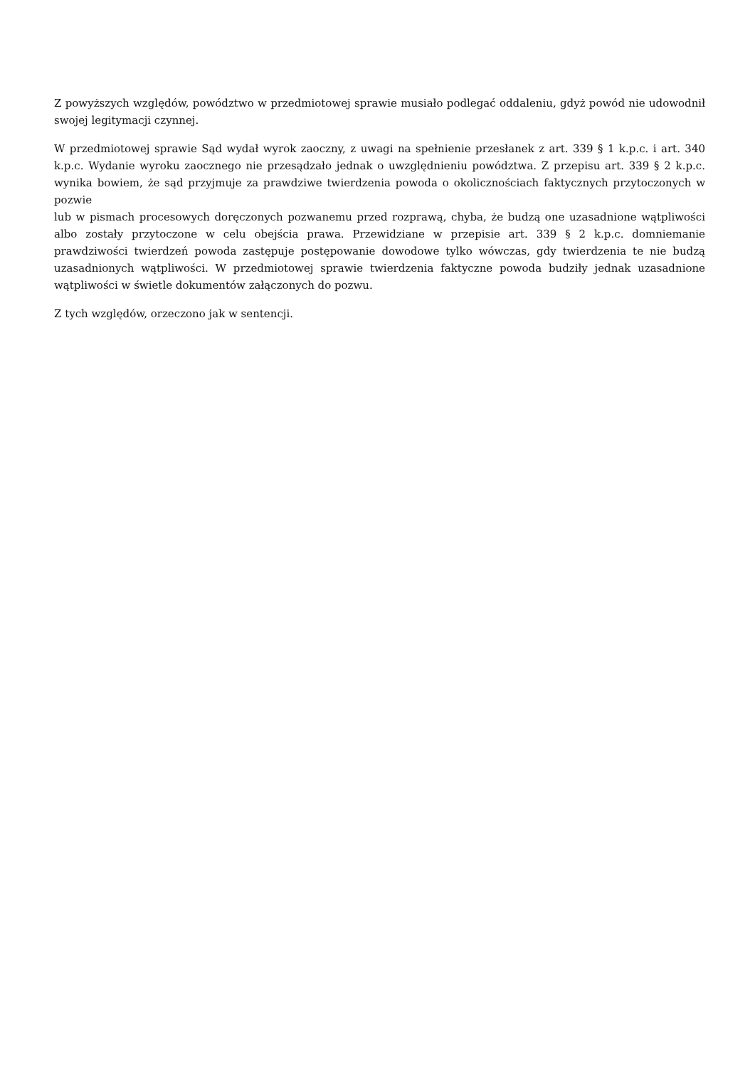Z powyższych względów, powództwo w przedmiotowej sprawie musiało podlegać oddaleniu, gdyż powód nie udowodnił swojej legitymacji czynnej.
W przedmiotowej sprawie Sąd wydał wyrok zaoczny, z uwagi na spełnienie przesłanek z art. 339 § 1 k.p.c. i art. 340 k.p.c. Wydanie wyroku zaocznego nie przesądzało jednak o uwzględnieniu powództwa. Z przepisu art. 339 § 2 k.p.c. wynika bowiem, że sąd przyjmuje za prawdziwe twierdzenia powoda o okolicznościach faktycznych przytoczonych w pozwie
lub w pismach procesowych doręczonych pozwanemu przed rozprawą, chyba, że budzą one uzasadnione wątpliwości albo zostały przytoczone w celu obejścia prawa. Przewidziane w przepisie art. 339 § 2 k.p.c. domniemanie prawdziwości twierdzeń powoda zastępuje postępowanie dowodowe tylko wówczas, gdy twierdzenia te nie budzą uzasadnionych wątpliwości. W przedmiotowej sprawie twierdzenia faktyczne powoda budziły jednak uzasadnione wątpliwości w świetle dokumentów załączonych do pozwu.
Z tych względów, orzeczono jak w sentencji.